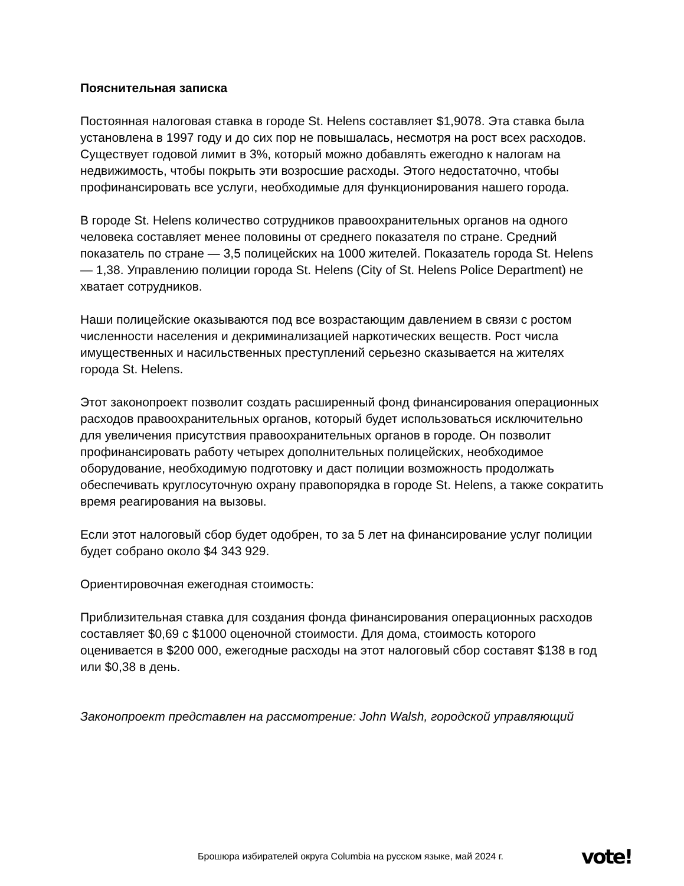Пояснительная записка
Постоянная налоговая ставка в городе St. Helens составляет $1,9078. Эта ставка была установлена в 1997 году и до сих пор не повышалась, несмотря на рост всех расходов. Существует годовой лимит в 3%, который можно добавлять ежегодно к налогам на недвижимость, чтобы покрыть эти возросшие расходы. Этого недостаточно, чтобы профинансировать все услуги, необходимые для функционирования нашего города.
В городе St. Helens количество сотрудников правоохранительных органов на одного человека составляет менее половины от среднего показателя по стране. Средний показатель по стране — 3,5 полицейских на 1000 жителей. Показатель города St. Helens — 1,38. Управлению полиции города St. Helens (City of St. Helens Police Department) не хватает сотрудников.
Наши полицейские оказываются под все возрастающим давлением в связи с ростом численности населения и декриминализацией наркотических веществ. Рост числа имущественных и насильственных преступлений серьезно сказывается на жителях города St. Helens.
Этот законопроект позволит создать расширенный фонд финансирования операционных расходов правоохранительных органов, который будет использоваться исключительно для увеличения присутствия правоохранительных органов в городе. Он позволит профинансировать работу четырех дополнительных полицейских, необходимое оборудование, необходимую подготовку и даст полиции возможность продолжать обеспечивать круглосуточную охрану правопорядка в городе St. Helens, а также сократить время реагирования на вызовы.
Если этот налоговый сбор будет одобрен, то за 5 лет на финансирование услуг полиции будет собрано около $4 343 929.
Ориентировочная ежегодная стоимость:
Приблизительная ставка для создания фонда финансирования операционных расходов составляет $0,69 с $1000 оценочной стоимости. Для дома, стоимость которого оценивается в $200 000, ежегодные расходы на этот налоговый сбор составят $138 в год или $0,38 в день.
Законопроект представлен на рассмотрение: John Walsh, городской управляющий
Брошюра избирателей округа Columbia на русском языке, май 2024 г.
vote!